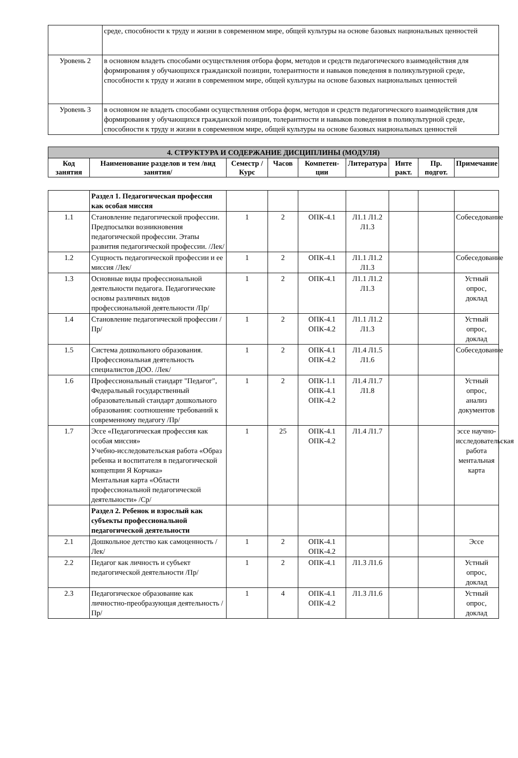| | среде, способности к труду и жизни в современном мире, общей культуры на основе базовых национальных ценностей |
| Уровень 2 | в основном владеть способами осуществления отбора форм, методов и средств педагогического взаимодействия для формирования у обучающихся гражданской позиции, толерантности и навыков поведения в поликультурной среде, способности к труду и жизни в современном мире, общей культуры на основе базовых национальных ценностей |
| Уровень 3 | в основном не владеть способами осуществления отбора форм, методов и средств педагогического взаимодействия для формирования у обучающихся гражданской позиции, толерантности и навыков поведения в поликультурной среде, способности к труду и жизни в современном мире, общей культуры на основе базовых национальных ценностей |
| 4. СТРУКТУРА И СОДЕРЖАНИЕ ДИСЦИПЛИНЫ (МОДУЛЯ) | | | | | | | | |
| --- | --- | --- | --- | --- | --- | --- | --- | --- |
| Код занятия | Наименование разделов и тем /вид занятия/ | Семестр / Курс | Часов | Компетен-ции | Литература | Инте ракт. | Пр. подгот. | Примечание |
| | Раздел 1. Педагогическая профессия как особая миссия | | | | | | | |
| 1.1 | Становление педагогической профессии. Предпосылки возникновения педагогической профессии. Этапы развития педагогической профессии. /Лек/ | 1 | 2 | ОПК-4.1 | Л1.1 Л1.2 Л1.3 | | | Собеседование |
| 1.2 | Сущность педагогической профессии и ее миссия /Лек/ | 1 | 2 | ОПК-4.1 | Л1.1 Л1.2 Л1.3 | | | Собеседование |
| 1.3 | Основные виды профессиональной деятельности педагога. Педагогические основы различных видов профессиональной деятельности /Пр/ | 1 | 2 | ОПК-4.1 | Л1.1 Л1.2 Л1.3 | | | Устный опрос, доклад |
| 1.4 | Становление педагогической профессии /Пр/ | 1 | 2 | ОПК-4.1 ОПК-4.2 | Л1.1 Л1.2 Л1.3 | | | Устный опрос, доклад |
| 1.5 | Система дошкольного образования. Профессиональная деятельность специалистов ДОО. /Лек/ | 1 | 2 | ОПК-4.1 ОПК-4.2 | Л1.4 Л1.5 Л1.6 | | | Собеседование |
| 1.6 | Профессиональный стандарт "Педагог", Федеральный государственный образовательный стандарт дошкольного образования: соотношение требований к современному педагогу /Пр/ | 1 | 2 | ОПК-1.1 ОПК-4.1 ОПК-4.2 | Л1.4 Л1.7 Л1.8 | | | Устный опрос, анализ документов |
| 1.7 | Эссе «Педагогическая профессия как особая миссия» Учебно-исследовательская работа «Образ ребенка и воспитателя в педагогической концепции Я Корчака» Ментальная карта «Области профессиональной педагогической деятельности» /Ср/ | 1 | 25 | ОПК-4.1 ОПК-4.2 | Л1.4 Л1.7 | | | эссе научно-исследовательская работа ментальная карта |
| | Раздел 2. Ребенок и взрослый как субъекты профессиональной педагогической деятельности | | | | | | | |
| 2.1 | Дошкольное детство как самоценность /Лек/ | 1 | 2 | ОПК-4.1 ОПК-4.2 | | | | Эссе |
| 2.2 | Педагог как личность и субъект педагогической деятельности /Пр/ | 1 | 2 | ОПК-4.1 | Л1.3 Л1.6 | | | Устный опрос, доклад |
| 2.3 | Педагогическое образование как личностно-преобразующая деятельность /Пр/ | 1 | 4 | ОПК-4.1 ОПК-4.2 | Л1.3 Л1.6 | | | Устный опрос, доклад |